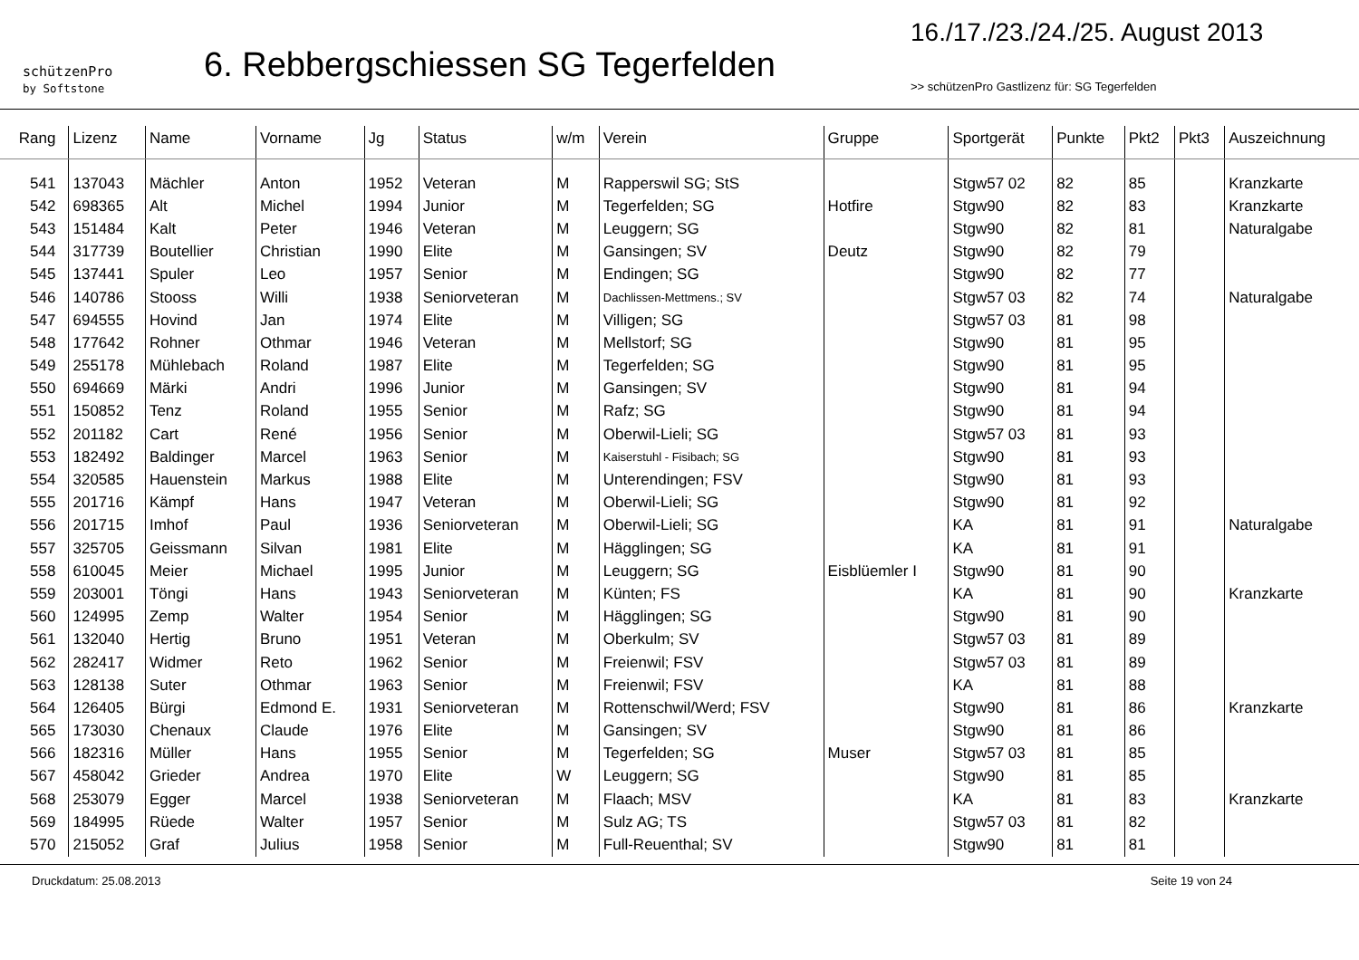schützenPro
by Softstone
6. Rebbergschiessen SG Tegerfelden
16./17./23./24./25. August 2013
>> schützenPro Gastlizenz für: SG Tegerfelden
| Rang | Lizenz | Name | Vorname | Jg | Status | w/m | Verein | Gruppe | Sportgerät | Punkte | Pkt2 | Pkt3 | Auszeichnung |
| --- | --- | --- | --- | --- | --- | --- | --- | --- | --- | --- | --- | --- | --- |
| 541 | 137043 | Mächler | Anton | 1952 | Veteran | M | Rapperswil SG; StS | | Stgw57 02 | 82 | 85 | | Kranzkarte |
| 542 | 698365 | Alt | Michel | 1994 | Junior | M | Tegerfelden; SG | Hotfire | Stgw90 | 82 | 83 | | Kranzkarte |
| 543 | 151484 | Kalt | Peter | 1946 | Veteran | M | Leuggern; SG | | Stgw90 | 82 | 81 | | Naturalgabe |
| 544 | 317739 | Boutellier | Christian | 1990 | Elite | M | Gansingen; SV | Deutz | Stgw90 | 82 | 79 | | |
| 545 | 137441 | Spuler | Leo | 1957 | Senior | M | Endingen; SG | | Stgw90 | 82 | 77 | | |
| 546 | 140786 | Stooss | Willi | 1938 | Seniorveteran | M | Dachlissen-Mettmens.; SV | | Stgw57 03 | 82 | 74 | | Naturalgabe |
| 547 | 694555 | Hovind | Jan | 1974 | Elite | M | Villigen; SG | | Stgw57 03 | 81 | 98 | | |
| 548 | 177642 | Rohner | Othmar | 1946 | Veteran | M | Mellstorf; SG | | Stgw90 | 81 | 95 | | |
| 549 | 255178 | Mühlebach | Roland | 1987 | Elite | M | Tegerfelden; SG | | Stgw90 | 81 | 95 | | |
| 550 | 694669 | Märki | Andri | 1996 | Junior | M | Gansingen; SV | | Stgw90 | 81 | 94 | | |
| 551 | 150852 | Tenz | Roland | 1955 | Senior | M | Rafz; SG | | Stgw90 | 81 | 94 | | |
| 552 | 201182 | Cart | René | 1956 | Senior | M | Oberwil-Lieli; SG | | Stgw57 03 | 81 | 93 | | |
| 553 | 182492 | Baldinger | Marcel | 1963 | Senior | M | Kaiserstuhl - Fisibach; SG | | Stgw90 | 81 | 93 | | |
| 554 | 320585 | Hauenstein | Markus | 1988 | Elite | M | Unterendingen; FSV | | Stgw90 | 81 | 93 | | |
| 555 | 201716 | Kämpf | Hans | 1947 | Veteran | M | Oberwil-Lieli; SG | | Stgw90 | 81 | 92 | | |
| 556 | 201715 | Imhof | Paul | 1936 | Seniorveteran | M | Oberwil-Lieli; SG | | KA | 81 | 91 | | Naturalgabe |
| 557 | 325705 | Geissmann | Silvan | 1981 | Elite | M | Hägglingen; SG | | KA | 81 | 91 | | |
| 558 | 610045 | Meier | Michael | 1995 | Junior | M | Leuggern; SG | Eisblüemler I | Stgw90 | 81 | 90 | | |
| 559 | 203001 | Töngi | Hans | 1943 | Seniorveteran | M | Künten; FS | | KA | 81 | 90 | | Kranzkarte |
| 560 | 124995 | Zemp | Walter | 1954 | Senior | M | Hägglingen; SG | | Stgw90 | 81 | 90 | | |
| 561 | 132040 | Hertig | Bruno | 1951 | Veteran | M | Oberkulm; SV | | Stgw57 03 | 81 | 89 | | |
| 562 | 282417 | Widmer | Reto | 1962 | Senior | M | Freienwil; FSV | | Stgw57 03 | 81 | 89 | | |
| 563 | 128138 | Suter | Othmar | 1963 | Senior | M | Freienwil; FSV | | KA | 81 | 88 | | |
| 564 | 126405 | Bürgi | Edmond E. | 1931 | Seniorveteran | M | Rottenschwil/Werd; FSV | | Stgw90 | 81 | 86 | | Kranzkarte |
| 565 | 173030 | Chenaux | Claude | 1976 | Elite | M | Gansingen; SV | | Stgw90 | 81 | 86 | | |
| 566 | 182316 | Müller | Hans | 1955 | Senior | M | Tegerfelden; SG | Muser | Stgw57 03 | 81 | 85 | | |
| 567 | 458042 | Grieder | Andrea | 1970 | Elite | W | Leuggern; SG | | Stgw90 | 81 | 85 | | |
| 568 | 253079 | Egger | Marcel | 1938 | Seniorveteran | M | Flaach; MSV | | KA | 81 | 83 | | Kranzkarte |
| 569 | 184995 | Rüede | Walter | 1957 | Senior | M | Sulz AG; TS | | Stgw57 03 | 81 | 82 | | |
| 570 | 215052 | Graf | Julius | 1958 | Senior | M | Full-Reuenthal; SV | | Stgw90 | 81 | 81 | | |
Druckdatum: 25.08.2013 Seite 19 von 24